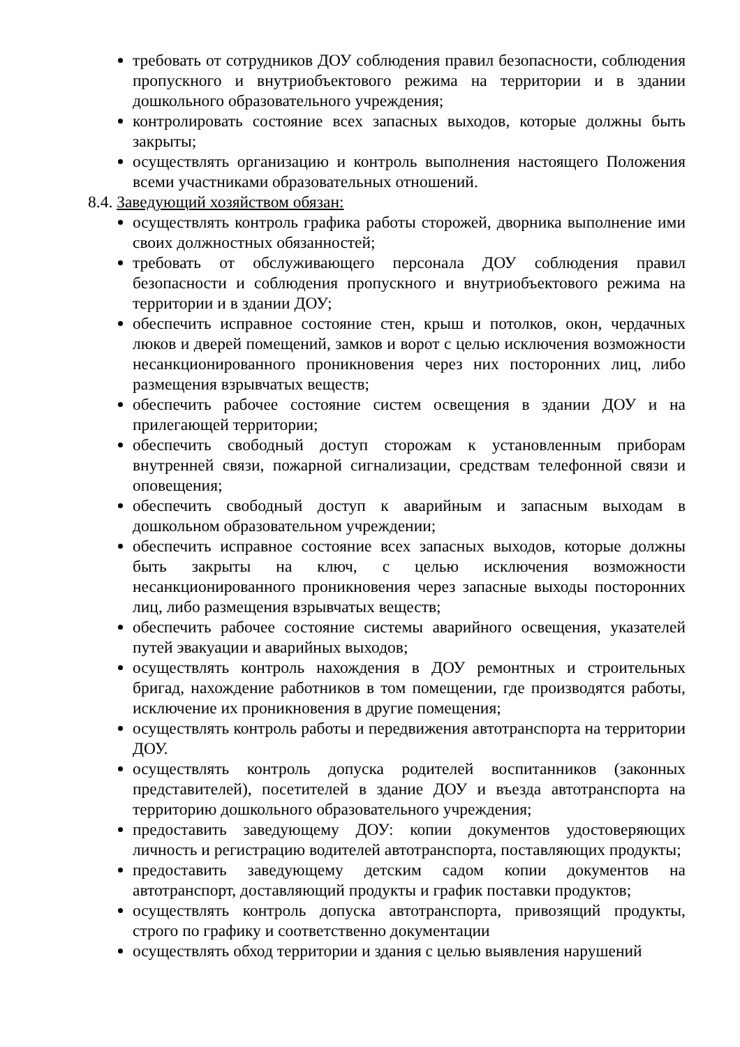требовать от сотрудников ДОУ соблюдения правил безопасности, соблюдения пропускного и внутриобъектового режима на территории и в здании дошкольного образовательного учреждения;
контролировать состояние всех запасных выходов, которые должны быть закрыты;
осуществлять организацию и контроль выполнения настоящего Положения всеми участниками образовательных отношений.
8.4. Заведующий хозяйством обязан:
осуществлять контроль графика работы сторожей, дворника выполнение ими своих должностных обязанностей;
требовать от обслуживающего персонала ДОУ соблюдения правил безопасности и соблюдения пропускного и внутриобъектового режима на территории и в здании ДОУ;
обеспечить исправное состояние стен, крыш и потолков, окон, чердачных люков и дверей помещений, замков и ворот с целью исключения возможности несанкционированного проникновения через них посторонних лиц, либо размещения взрывчатых веществ;
обеспечить рабочее состояние систем освещения в здании ДОУ и на прилегающей территории;
обеспечить свободный доступ сторожам к установленным приборам внутренней связи, пожарной сигнализации, средствам телефонной связи и оповещения;
обеспечить свободный доступ к аварийным и запасным выходам в дошкольном образовательном учреждении;
обеспечить исправное состояние всех запасных выходов, которые должны быть закрыты на ключ, с целью исключения возможности несанкционированного проникновения через запасные выходы посторонних лиц, либо размещения взрывчатых веществ;
обеспечить рабочее состояние системы аварийного освещения, указателей путей эвакуации и аварийных выходов;
осуществлять контроль нахождения в ДОУ ремонтных и строительных бригад, нахождение работников в том помещении, где производятся работы, исключение их проникновения в другие помещения;
осуществлять контроль работы и передвижения автотранспорта на территории ДОУ.
осуществлять контроль допуска родителей воспитанников (законных представителей), посетителей в здание ДОУ и въезда автотранспорта на территорию дошкольного образовательного учреждения;
предоставить заведующему ДОУ: копии документов удостоверяющих личность и регистрацию водителей автотранспорта, поставляющих продукты;
предоставить заведующему детским садом копии документов на автотранспорт, доставляющий продукты и график поставки продуктов;
осуществлять контроль допуска автотранспорта, привозящий продукты, строго по графику и соответственно документации
осуществлять обход территории и здания с целью выявления нарушений